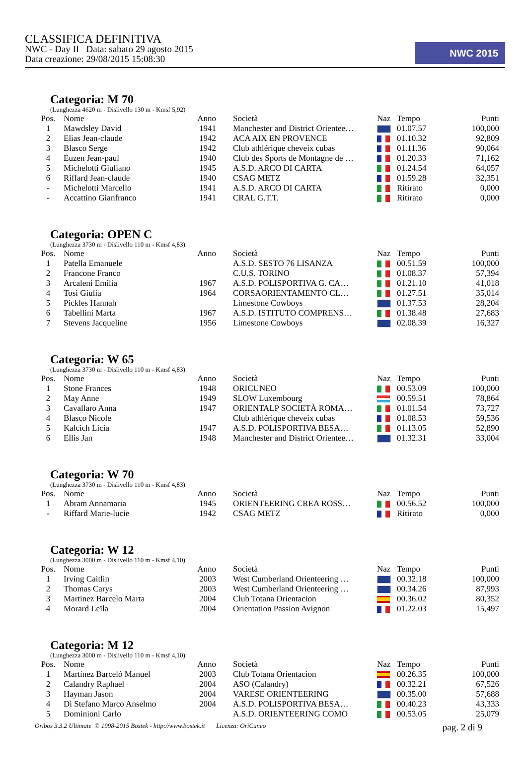CLASSIFICA DEFINITIVA
NWC - Day II Data: sabato 29 agosto 2015
Data creazione: 29/08/2015 15:08:30
NWC 2015
Categoria: M 70
(Lunghezza 4620 m - Dislivello 130 m - Kmsf 5,92)
| Pos. | Nome | Anno | Società | Naz | Tempo | Punti |
| --- | --- | --- | --- | --- | --- | --- |
| 1 | Mawdsley David | 1941 | Manchester and District Orientee… | | 01.07.57 | 100,000 |
| 2 | Elias Jean-claude | 1942 | ACA AIX EN PROVENCE | | 01.10.32 | 92,809 |
| 3 | Blasco Serge | 1942 | Club athlérique cheveix cubas | | 01.11.36 | 90,064 |
| 4 | Euzen Jean-paul | 1940 | Club des Sports de Montagne de … | | 01.20.33 | 71,162 |
| 5 | Michelotti Giuliano | 1945 | A.S.D. ARCO DI CARTA | | 01.24.54 | 64,057 |
| 6 | Riffard Jean-claude | 1940 | CSAG METZ | | 01.59.28 | 32,351 |
| - | Michelotti Marcello | 1941 | A.S.D. ARCO DI CARTA | | Ritirato | 0,000 |
| - | Accattino Gianfranco | 1941 | CRAL G.T.T. | | Ritirato | 0,000 |
Categoria: OPEN C
(Lunghezza 3730 m - Dislivello 110 m - Kmsf 4,83)
| Pos. | Nome | Anno | Società | Naz | Tempo | Punti |
| --- | --- | --- | --- | --- | --- | --- |
| 1 | Patella Emanuele | | A.S.D. SESTO 76 LISANZA | | 00.51.59 | 100,000 |
| 2 | Francone Franco | | C.U.S. TORINO | | 01.08.37 | 57,394 |
| 3 | Arcaleni Emilia | 1967 | A.S.D. POLISPORTIVA G. CA… | | 01.21.10 | 41,018 |
| 4 | Tosi Giulia | 1964 | CORSAORIENTAMENTO CL… | | 01.27.51 | 35,014 |
| 5 | Pickles Hannah | | Limestone Cowboys | | 01.37.53 | 28,204 |
| 6 | Tabellini Marta | 1967 | A.S.D. ISTITUTO COMPRENS… | | 01.38.48 | 27,683 |
| 7 | Stevens Jacqueline | 1956 | Limestone Cowboys | | 02.08.39 | 16,327 |
Categoria: W 65
(Lunghezza 3730 m - Dislivello 110 m - Kmsf 4,83)
| Pos. | Nome | Anno | Società | Naz | Tempo | Punti |
| --- | --- | --- | --- | --- | --- | --- |
| 1 | Stone Frances | 1948 | ORICUNEO | | 00.53.09 | 100,000 |
| 2 | May Anne | 1949 | SLOW Luxembourg | | 00.59.51 | 78,864 |
| 3 | Cavallaro Anna | 1947 | ORIENTALP SOCIETÀ ROMA… | | 01.01.54 | 73,727 |
| 4 | Blasco Nicole | | Club athlérique cheveix cubas | | 01.08.53 | 59,536 |
| 5 | Kalcich Licia | 1947 | A.S.D. POLISPORTIVA BESA… | | 01.13.05 | 52,890 |
| 6 | Ellis Jan | 1948 | Manchester and District Orientee… | | 01.32.31 | 33,004 |
Categoria: W 70
(Lunghezza 3730 m - Dislivello 110 m - Kmsf 4,83)
| Pos. | Nome | Anno | Società | Naz | Tempo | Punti |
| --- | --- | --- | --- | --- | --- | --- |
| 1 | Abram Annamaria | 1945 | ORIENTEERING CREA ROSS… | | 00.56.52 | 100,000 |
| - | Riffard Marie-lucie | 1942 | CSAG METZ | | Ritirato | 0,000 |
Categoria: W 12
(Lunghezza 3000 m - Dislivello 110 m - Kmsf 4,10)
| Pos. | Nome | Anno | Società | Naz | Tempo | Punti |
| --- | --- | --- | --- | --- | --- | --- |
| 1 | Irving Caitlin | 2003 | West Cumberland Orienteering … | | 00.32.18 | 100,000 |
| 2 | Thomas Carys | 2003 | West Cumberland Orienteering … | | 00.34.26 | 87,993 |
| 3 | Martinez Barcelo Marta | 2004 | Club Totana Orientacion | | 00.36.02 | 80,352 |
| 4 | Morard Leïla | 2004 | Orientation Passion Avignon | | 01.22.03 | 15,497 |
Categoria: M 12
(Lunghezza 3000 m - Dislivello 110 m - Kmsf 4,10)
| Pos. | Nome | Anno | Società | Naz | Tempo | Punti |
| --- | --- | --- | --- | --- | --- | --- |
| 1 | Martínez Barceló Manuel | 2003 | Club Totana Orientacion | | 00.26.35 | 100,000 |
| 2 | Calandry Raphael | 2004 | ASO (Calandry) | | 00.32.21 | 67,526 |
| 3 | Hayman Jason | 2004 | VARESE ORIENTEERING | | 00.35.00 | 57,688 |
| 4 | Di Stefano Marco Anselmo | 2004 | A.S.D. POLISPORTIVA BESA… | | 00.40.23 | 43,333 |
| 5 | Dominioni Carlo | | A.S.D. ORIENTEERING COMO | | 00.53.05 | 25,079 |
Oribos 3.3.2 Ultimate © 1998-2015 Bostek - http://www.bostek.it Licenza: OriCuneo pag. 2 di 9